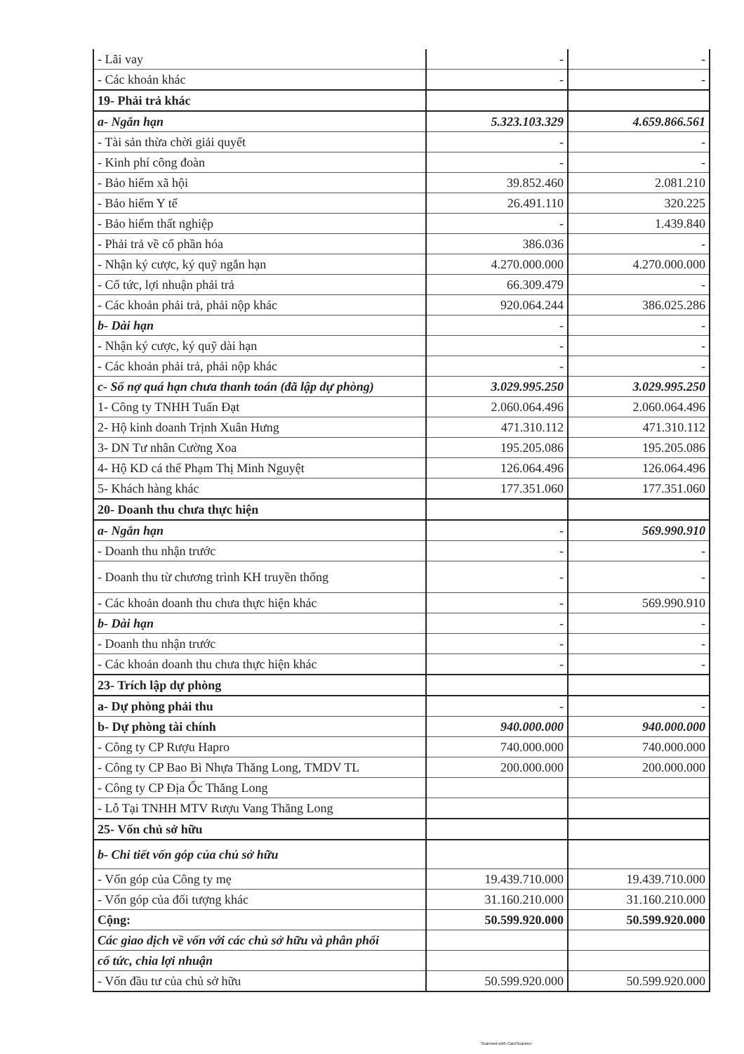| - Lãi vay | - | - |
| - Các khoản khác | - | - |
| 19- Phải trả khác | | |
| a- Ngắn hạn | 5.323.103.329 | 4.659.866.561 |
| - Tài sản thừa chời giải quyết | - | - |
| - Kinh phí công đoàn | - | - |
| - Bảo hiểm xã hội | 39.852.460 | 2.081.210 |
| - Bảo hiểm Y tế | 26.491.110 | 320.225 |
| - Bảo hiểm thất nghiệp | - | 1.439.840 |
| - Phải trả về cổ phần hóa | 386.036 | - |
| - Nhận ký cược, ký quỹ ngắn hạn | 4.270.000.000 | 4.270.000.000 |
| - Cổ tức, lợi nhuận phải trả | 66.309.479 | - |
| - Các khoản phải trả, phải nộp khác | 920.064.244 | 386.025.286 |
| b- Dài hạn | - | - |
| - Nhận ký cược, ký quỹ dài hạn | - | - |
| - Các khoản phải trả, phải nộp khác | - | - |
| c- Số nợ quá hạn chưa thanh toán (đã lập dự phòng) | 3.029.995.250 | 3.029.995.250 |
| 1- Công ty TNHH Tuấn Đạt | 2.060.064.496 | 2.060.064.496 |
| 2- Hộ kinh doanh Trịnh Xuân Hưng | 471.310.112 | 471.310.112 |
| 3- DN Tư nhân Cường Xoa | 195.205.086 | 195.205.086 |
| 4- Hộ KD cá thể Phạm Thị Minh Nguyệt | 126.064.496 | 126.064.496 |
| 5- Khách hàng khác | 177.351.060 | 177.351.060 |
| 20- Doanh thu chưa thực hiện | | |
| a- Ngắn hạn | - | 569.990.910 |
| - Doanh thu nhận trước | - | - |
| - Doanh thu từ chương trình KH truyền thống | - | - |
| - Các khoản doanh thu chưa thực hiện khác | - | 569.990.910 |
| b- Dài hạn | - | - |
| - Doanh thu nhận trước | - | - |
| - Các khoản doanh thu chưa thực hiện khác | - | - |
| 23- Trích lập dự phòng | | |
| a- Dự phòng phải thu | - | - |
| b- Dự phòng tài chính | 940.000.000 | 940.000.000 |
| - Công ty CP Rượu Hapro | 740.000.000 | 740.000.000 |
| - Công ty CP Bao Bì Nhựa Thăng Long, TMDV TL | 200.000.000 | 200.000.000 |
| - Công ty CP Địa Ốc Thăng Long | | |
| - Lỗ Tại TNHH MTV Rượu Vang Thăng Long | | |
| 25- Vốn chủ sở hữu | | |
| b- Chi tiết vốn góp của chủ sở hữu | | |
| - Vốn góp của Công ty mẹ | 19.439.710.000 | 19.439.710.000 |
| - Vốn góp của đối tượng khác | 31.160.210.000 | 31.160.210.000 |
| Cộng: | 50.599.920.000 | 50.599.920.000 |
| Các giao dịch về vốn với các chủ sở hữu và phân phối | | |
| cổ tức, chia lợi nhuận | | |
| - Vốn đầu tư của chủ sở hữu | 50.599.920.000 | 50.599.920.000 |
Scanned with CamScanner